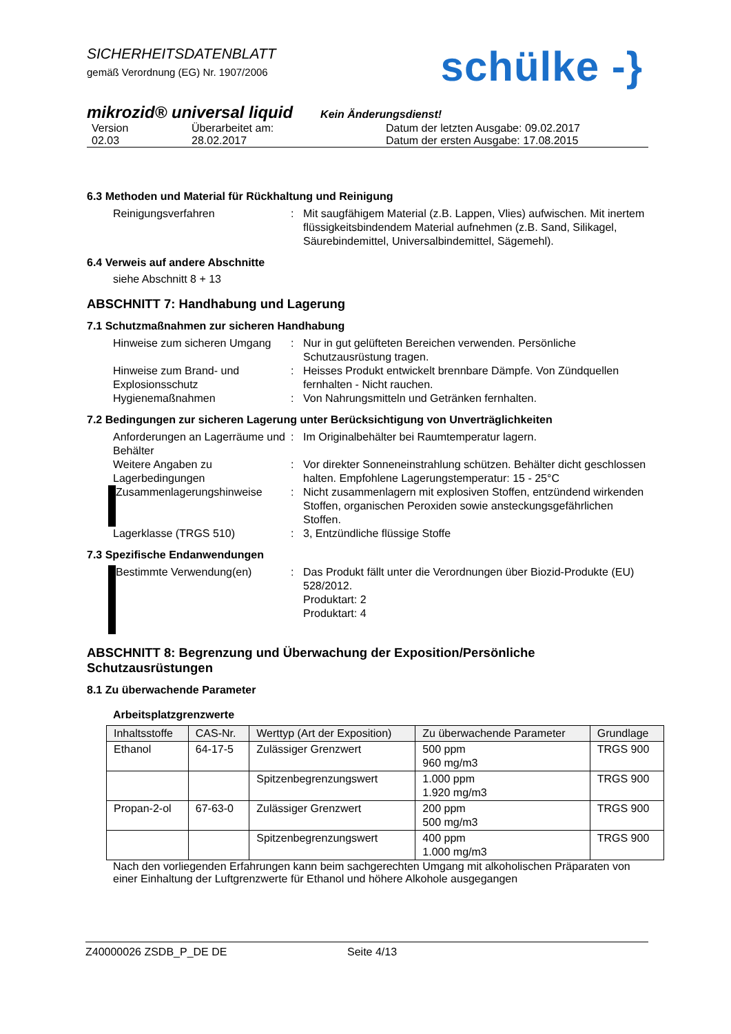SICHERHEITSDATENBLATT
gemäß Verordnung (EG) Nr. 1907/2006
schülke -}
mikrozid® universal liquid Kein Änderungsdienst!
Version
02.03
Überarbeitet am:
28.02.2017
Datum der letzten Ausgabe: 09.02.2017
Datum der ersten Ausgabe: 17.08.2015
6.3 Methoden und Material für Rückhaltung und Reinigung
Reinigungsverfahren
:
Mit saugfähigem Material (z.B. Lappen, Vlies) aufwischen. Mit inertem flüssigkeitsbindendem Material aufnehmen (z.B. Sand, Silikagel, Säurebindemittel, Universalbindemittel, Sägemehl).
6.4 Verweis auf andere Abschnitte
siehe Abschnitt 8 + 13
ABSCHNITT 7: Handhabung und Lagerung
7.1 Schutzmaßnahmen zur sicheren Handhabung
Hinweise zum sicheren Umgang
:
Nur in gut gelüfteten Bereichen verwenden. Persönliche Schutzausrüstung tragen.
Hinweise zum Brand- und Explosionsschutz
:
Heisses Produkt entwickelt brennbare Dämpfe. Von Zündquellen fernhalten - Nicht rauchen.
Hygienemaßnahmen
:
Von Nahrungsmitteln und Getränken fernhalten.
7.2 Bedingungen zur sicheren Lagerung unter Berücksichtigung von Unverträglichkeiten
Anforderungen an Lagerräume und Behälter
:
Im Originalbehälter bei Raumtemperatur lagern.
Weitere Angaben zu Lagerbedingungen
:
Vor direkter Sonneneinstrahlung schützen. Behälter dicht geschlossen halten. Empfohlene Lagerungstemperatur: 15 - 25°C
Zusammenlagerungshinweise
:
Nicht zusammenlagern mit explosiven Stoffen, entzündend wirkenden Stoffen, organischen Peroxiden sowie ansteckungsgefährlichen Stoffen.
Lagerklasse (TRGS 510)
:
3, Entzündliche flüssige Stoffe
7.3 Spezifische Endanwendungen
Bestimmte Verwendung(en)
:
Das Produkt fällt unter die Verordnungen über Biozid-Produkte (EU) 528/2012.
Produktart: 2
Produktart: 4
ABSCHNITT 8: Begrenzung und Überwachung der Exposition/Persönliche Schutzausrüstungen
8.1 Zu überwachende Parameter
Arbeitsplatzgrenzwerte
| Inhaltsstoffe | CAS-Nr. | Werttyp (Art der Exposition) | Zu überwachende Parameter | Grundlage |
| --- | --- | --- | --- | --- |
| Ethanol | 64-17-5 | Zulässiger Grenzwert | 500 ppm 960 mg/m3 | TRGS 900 |
| | | Spitzenbegrenzungswert | 1.000 ppm 1.920 mg/m3 | TRGS 900 |
| Propan-2-ol | 67-63-0 | Zulässiger Grenzwert | 200 ppm 500 mg/m3 | TRGS 900 |
| | | Spitzenbegrenzungswert | 400 ppm 1.000 mg/m3 | TRGS 900 |
Nach den vorliegenden Erfahrungen kann beim sachgerechten Umgang mit alkoholischen Präparaten von einer Einhaltung der Luftgrenzwerte für Ethanol und höhere Alkohole ausgegangen
Z40000026 ZSDB_P_DE DE Seite 4/13